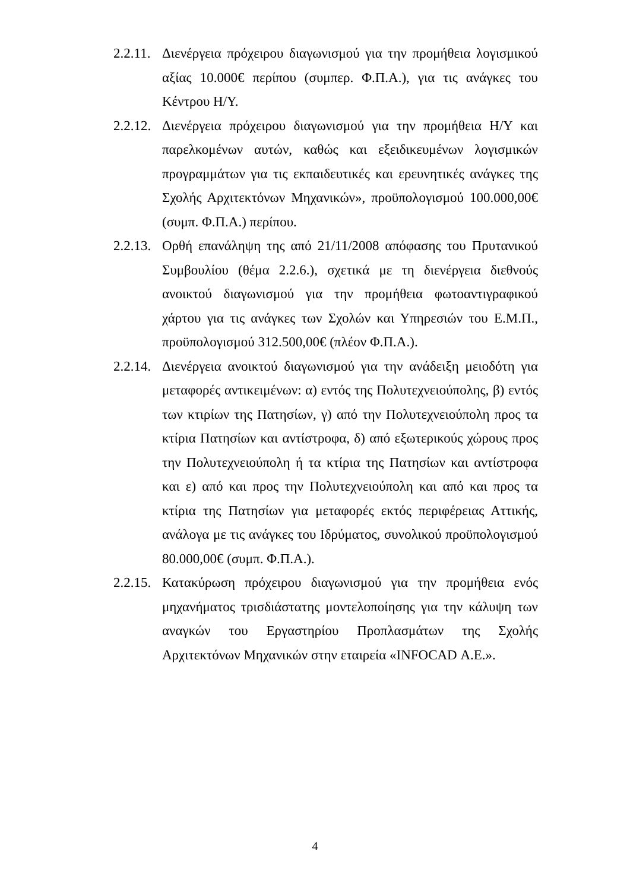2.2.11.
Διενέργεια πρόχειρου διαγωνισμού για την προμήθεια λογισμικού αξίας 10.000€ περίπου (συμπερ. Φ.Π.Α.), για τις ανάγκες του Κέντρου Η/Υ.
2.2.12.
Διενέργεια πρόχειρου διαγωνισμού για την προμήθεια Η/Υ και παρελκομένων αυτών, καθώς και εξειδικευμένων λογισμικών προγραμμάτων για τις εκπαιδευτικές και ερευνητικές ανάγκες της Σχολής Αρχιτεκτόνων Μηχανικών», προϋπολογισμού 100.000,00€ (συμπ. Φ.Π.Α.) περίπου.
2.2.13.
Ορθή επανάληψη της από 21/11/2008 απόφασης του Πρυτανικού Συμβουλίου (θέμα 2.2.6.), σχετικά με τη διενέργεια διεθνούς ανοικτού διαγωνισμού για την προμήθεια φωτοαντιγραφικού χάρτου για τις ανάγκες των Σχολών και Υπηρεσιών του Ε.Μ.Π., προϋπολογισμού 312.500,00€ (πλέον Φ.Π.Α.).
2.2.14.
Διενέργεια ανοικτού διαγωνισμού για την ανάδειξη μειοδότη για μεταφορές αντικειμένων: α) εντός της Πολυτεχνειούπολης, β) εντός των κτιρίων της Πατησίων, γ) από την Πολυτεχνειούπολη προς τα κτίρια Πατησίων και αντίστροφα, δ) από εξωτερικούς χώρους προς την Πολυτεχνειούπολη ή τα κτίρια της Πατησίων και αντίστροφα και ε) από και προς την Πολυτεχνειούπολη και από και προς τα κτίρια της Πατησίων για μεταφορές εκτός περιφέρειας Αττικής, ανάλογα με τις ανάγκες του Ιδρύματος, συνολικού προϋπολογισμού 80.000,00€ (συμπ. Φ.Π.Α.).
2.2.15.
Κατακύρωση πρόχειρου διαγωνισμού για την προμήθεια ενός μηχανήματος τρισδιάστατης μοντελοποίησης για την κάλυψη των αναγκών του Εργαστηρίου Προπλασμάτων της Σχολής Αρχιτεκτόνων Μηχανικών στην εταιρεία «INFOCAD Α.Ε.».
4